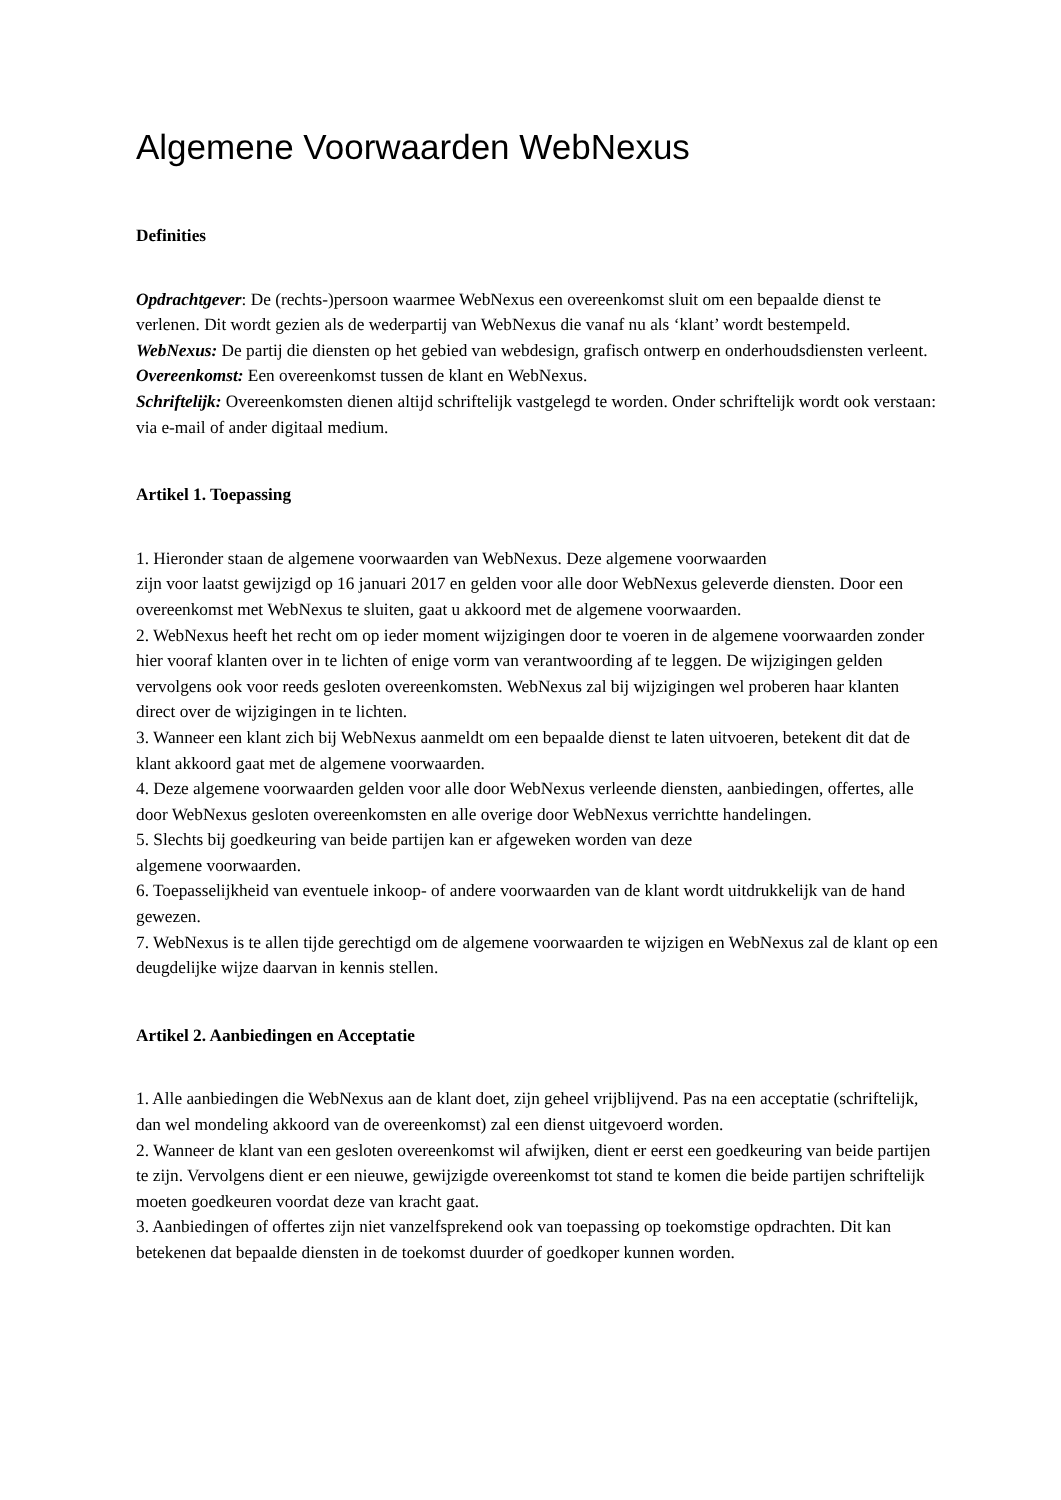Algemene Voorwaarden WebNexus
Definities
Opdrachtgever: De (rechts-)persoon waarmee WebNexus een overeenkomst sluit om een bepaalde dienst te verlenen. Dit wordt gezien als de wederpartij van WebNexus die vanaf nu als ‘klant’ wordt bestempeld.
WebNexus: De partij die diensten op het gebied van webdesign, grafisch ontwerp en onderhoudsdiensten verleent.
Overeenkomst: Een overeenkomst tussen de klant en WebNexus.
Schriftelijk: Overeenkomsten dienen altijd schriftelijk vastgelegd te worden. Onder schriftelijk wordt ook verstaan: via e-mail of ander digitaal medium.
Artikel 1. Toepassing
1. Hieronder staan de algemene voorwaarden van WebNexus. Deze algemene voorwaarden
zijn voor laatst gewijzigd op 16 januari 2017 en gelden voor alle door WebNexus geleverde diensten. Door een overeenkomst met WebNexus te sluiten, gaat u akkoord met de algemene voorwaarden.
2. WebNexus heeft het recht om op ieder moment wijzigingen door te voeren in de algemene voorwaarden zonder hier vooraf klanten over in te lichten of enige vorm van verantwoording af te leggen. De wijzigingen gelden vervolgens ook voor reeds gesloten overeenkomsten. WebNexus zal bij wijzigingen wel proberen haar klanten direct over de wijzigingen in te lichten.
3. Wanneer een klant zich bij WebNexus aanmeldt om een bepaalde dienst te laten uitvoeren, betekent dit dat de klant akkoord gaat met de algemene voorwaarden.
4. Deze algemene voorwaarden gelden voor alle door WebNexus verleende diensten, aanbiedingen, offertes, alle door WebNexus gesloten overeenkomsten en alle overige door WebNexus verrichtte handelingen.
5. Slechts bij goedkeuring van beide partijen kan er afgeweken worden van deze
algemene voorwaarden.
6. Toepasselijkheid van eventuele inkoop- of andere voorwaarden van de klant wordt uitdrukkelijk van de hand gewezen.
7. WebNexus is te allen tijde gerechtigd om de algemene voorwaarden te wijzigen en WebNexus zal de klant op een deugdelijke wijze daarvan in kennis stellen.
Artikel 2. Aanbiedingen en Acceptatie
1. Alle aanbiedingen die WebNexus aan de klant doet, zijn geheel vrijblijvend. Pas na een acceptatie (schriftelijk, dan wel mondeling akkoord van de overeenkomst) zal een dienst uitgevoerd worden.
2. Wanneer de klant van een gesloten overeenkomst wil afwijken, dient er eerst een goedkeuring van beide partijen te zijn. Vervolgens dient er een nieuwe, gewijzigde overeenkomst tot stand te komen die beide partijen schriftelijk moeten goedkeuren voordat deze van kracht gaat.
3. Aanbiedingen of offertes zijn niet vanzelfsprekend ook van toepassing op toekomstige opdrachten. Dit kan betekenen dat bepaalde diensten in de toekomst duurder of goedkoper kunnen worden.